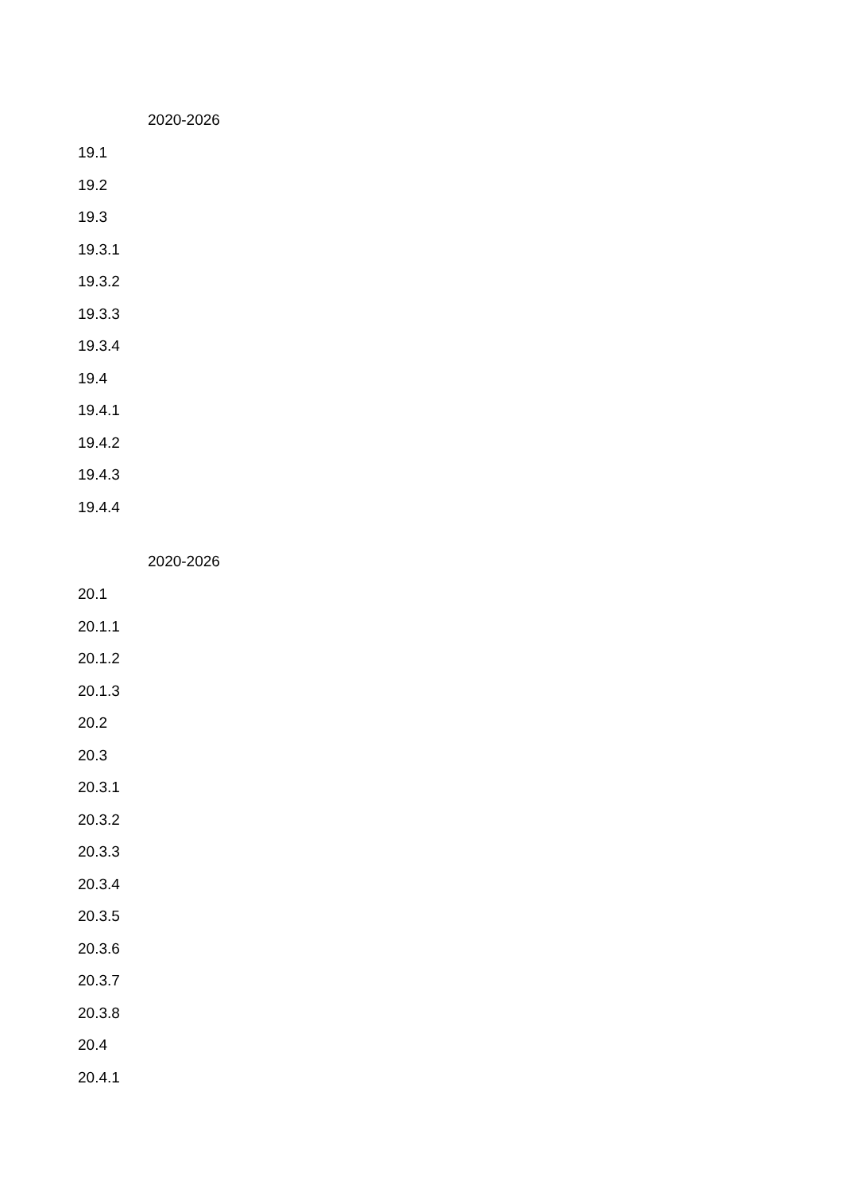2020-2026
19.1
19.2
19.3
19.3.1
19.3.2
19.3.3
19.3.4
19.4
19.4.1
19.4.2
19.4.3
19.4.4
2020-2026
20.1
20.1.1
20.1.2
20.1.3
20.2
20.3
20.3.1
20.3.2
20.3.3
20.3.4
20.3.5
20.3.6
20.3.7
20.3.8
20.4
20.4.1